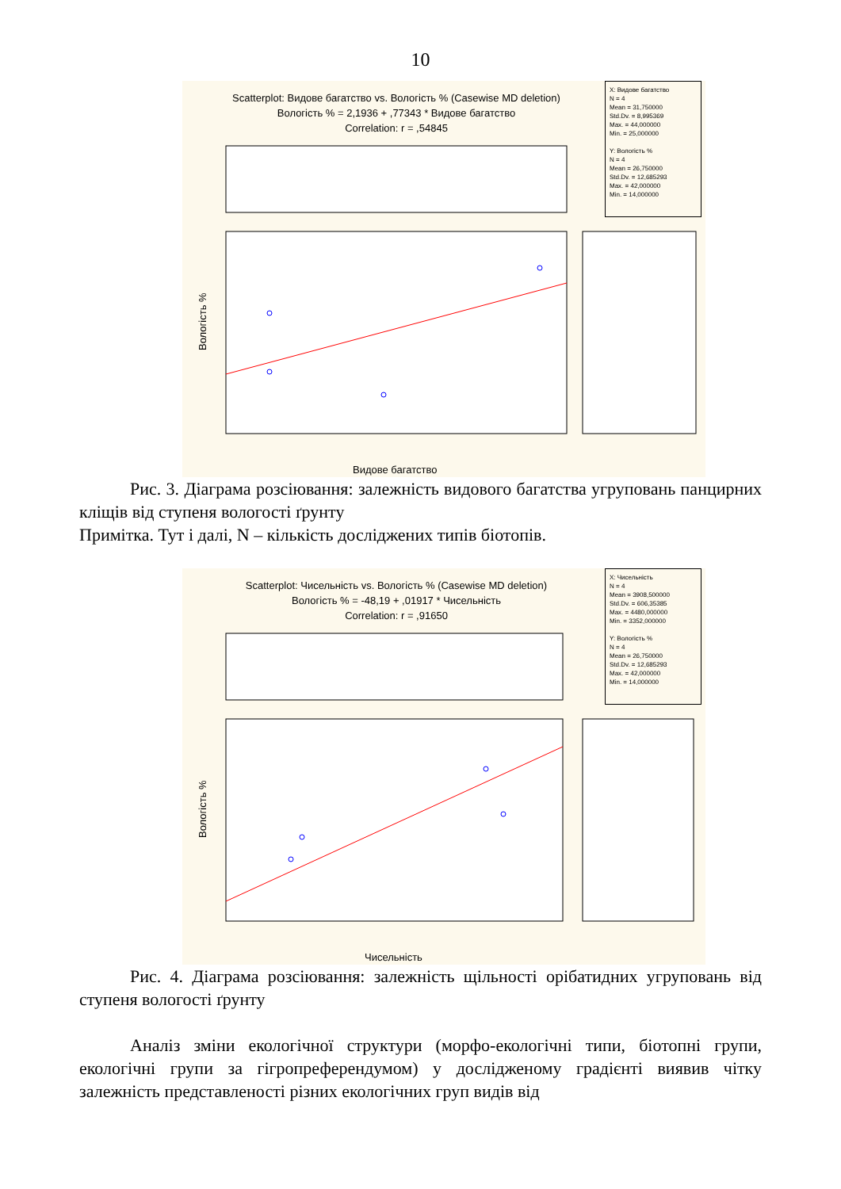10
Scatterplot: Видове багатство vs. Вологість % (Casewise MD deletion)
Вологість % = 2,1936 + ,77343 * Видове багатство
Correlation: r = ,54845
X: Видове багатство
N = 4
Mean = 31,750000
Std.Dv. = 8,995369
Max. = 44,000000
Min. = 25,000000
Y: Вологість %
N = 4
Mean = 26,750000
Std.Dv. = 12,685293
Max. = 42,000000
Min. = 14,000000
Вологість %
Видове багатство
Рис. 3. Діаграма розсіювання: залежність видового багатства угруповань панцирних кліщів від ступеня вологості ґрунту
Примітка. Тут і далі, N – кількість досліджених типів біотопів.
Scatterplot: Чисельність vs. Вологість % (Casewise MD deletion)
Вологість % = -48,19 + ,01917 * Чисельність
Correlation: r = ,91650
X: Чисельність
N = 4
Mean = 3908,500000
Std.Dv. = 606,35385
Max. = 4480,000000
Min. = 3352,000000
Y: Вологість %
N = 4
Mean = 26,750000
Std.Dv. = 12,685293
Max. = 42,000000
Min. = 14,000000
Вологість %
Чисельність
Рис. 4. Діаграма розсіювання: залежність щільності орібатидних угруповань від ступеня вологості ґрунту
Аналіз зміни екологічної структури (морфо-екологічні типи, біотопні групи, екологічні групи за гігропреферендумом) у дослідженому градієнті виявив чітку залежність представленості різних екологічних груп видів від